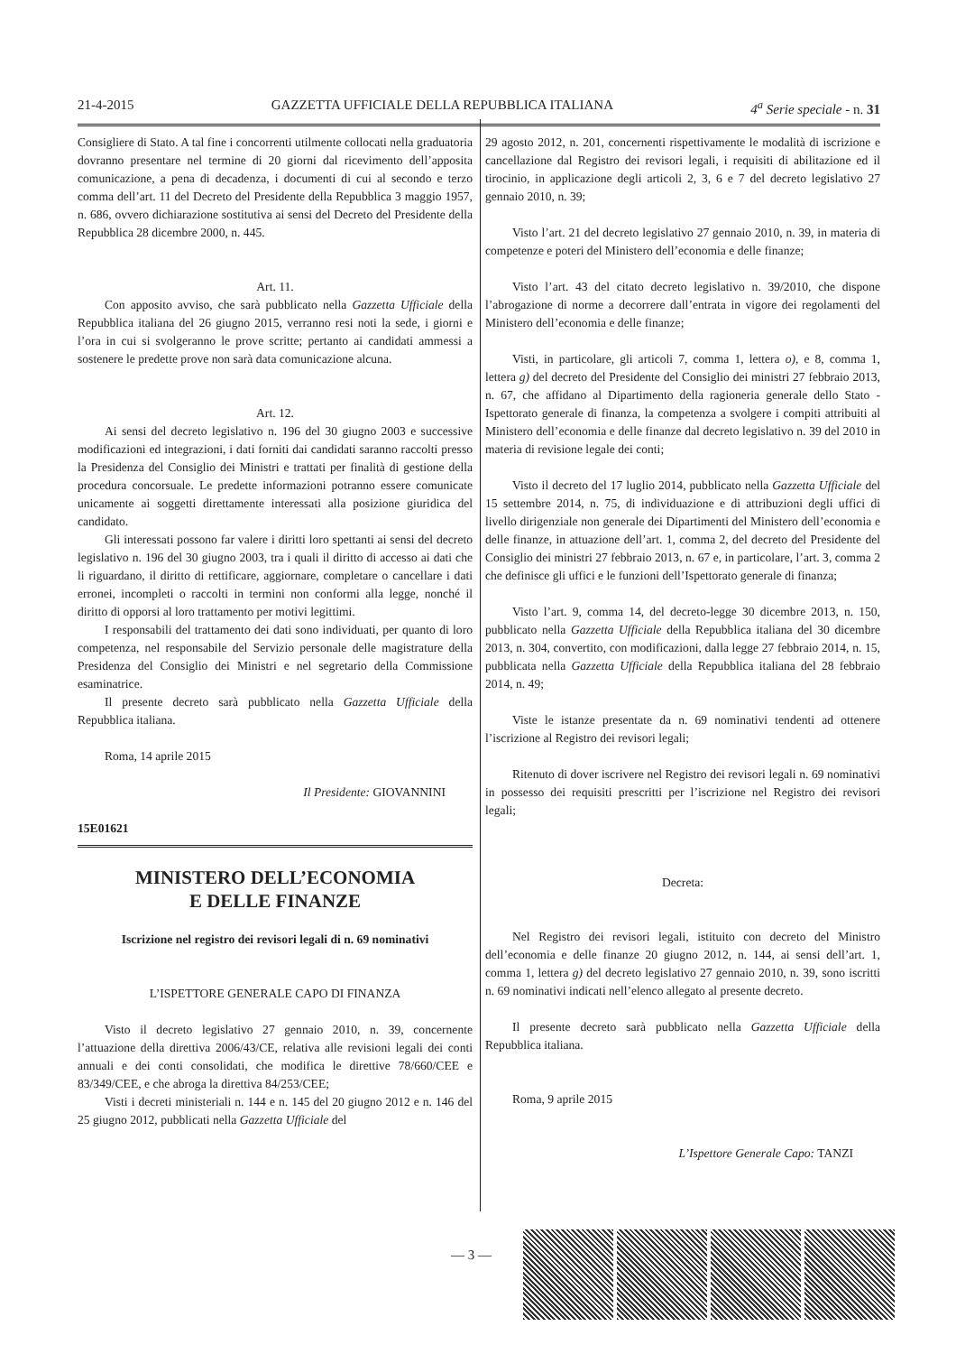21-4-2015 GAZZETTA UFFICIALE DELLA REPUBBLICA ITALIANA 4<sup>a</sup> Serie speciale - n. 31
Consigliere di Stato. A tal fine i concorrenti utilmente collocati nella graduatoria dovranno presentare nel termine di 20 giorni dal ricevimento dell’apposita comunicazione, a pena di decadenza, i documenti di cui al secondo e terzo comma dell’art. 11 del Decreto del Presidente della Repubblica 3 maggio 1957, n. 686, ovvero dichiarazione sostitutiva ai sensi del Decreto del Presidente della Repubblica 28 dicembre 2000, n. 445.
Art. 11.
Con apposito avviso, che sarà pubblicato nella Gazzetta Ufficiale della Repubblica italiana del 26 giugno 2015, verranno resi noti la sede, i giorni e l’ora in cui si svolgeranno le prove scritte; pertanto ai candidati ammessi a sostenere le predette prove non sarà data comunicazione alcuna.
Art. 12.
Ai sensi del decreto legislativo n. 196 del 30 giugno 2003 e successive modificazioni ed integrazioni, i dati forniti dai candidati saranno raccolti presso la Presidenza del Consiglio dei Ministri e trattati per finalità di gestione della procedura concorsuale. Le predette informazioni potranno essere comunicate unicamente ai soggetti direttamente interessati alla posizione giuridica del candidato.
Gli interessati possono far valere i diritti loro spettanti ai sensi del decreto legislativo n. 196 del 30 giugno 2003, tra i quali il diritto di accesso ai dati che li riguardano, il diritto di rettificare, aggiornare, completare o cancellare i dati erronei, incompleti o raccolti in termini non conformi alla legge, nonché il diritto di opporsi al loro trattamento per motivi legittimi.
I responsabili del trattamento dei dati sono individuati, per quanto di loro competenza, nel responsabile del Servizio personale delle magistrature della Presidenza del Consiglio dei Ministri e nel segretario della Commissione esaminatrice.
Il presente decreto sarà pubblicato nella Gazzetta Ufficiale della Repubblica italiana.
Roma, 14 aprile 2015
Il Presidente: GIOVANNINI
15E01621
MINISTERO DELL’ECONOMIA
E DELLE FINANZE
Iscrizione nel registro dei revisori legali di n. 69 nominativi
L’ISPETTORE GENERALE CAPO DI FINANZA
Visto il decreto legislativo 27 gennaio 2010, n. 39, concernente l’attuazione della direttiva 2006/43/CE, relativa alle revisioni legali dei conti annuali e dei conti consolidati, che modifica le direttive 78/660/CEE e 83/349/CEE, e che abroga la direttiva 84/253/CEE;
Visti i decreti ministeriali n. 144 e n. 145 del 20 giugno 2012 e n. 146 del 25 giugno 2012, pubblicati nella Gazzetta Ufficiale del
29 agosto 2012, n. 201, concernenti rispettivamente le modalità di iscrizione e cancellazione dal Registro dei revisori legali, i requisiti di abilitazione ed il tirocinio, in applicazione degli articoli 2, 3, 6 e 7 del decreto legislativo 27 gennaio 2010, n. 39;
Visto l’art. 21 del decreto legislativo 27 gennaio 2010, n. 39, in materia di competenze e poteri del Ministero dell’economia e delle finanze;
Visto l’art. 43 del citato decreto legislativo n. 39/2010, che dispone l’abrogazione di norme a decorrere dall’entrata in vigore dei regolamenti del Ministero dell’economia e delle finanze;
Visti, in particolare, gli articoli 7, comma 1, lettera o), e 8, comma 1, lettera g) del decreto del Presidente del Consiglio dei ministri 27 febbraio 2013, n. 67, che affidano al Dipartimento della ragioneria generale dello Stato - Ispettorato generale di finanza, la competenza a svolgere i compiti attribuiti al Ministero dell’economia e delle finanze dal decreto legislativo n. 39 del 2010 in materia di revisione legale dei conti;
Visto il decreto del 17 luglio 2014, pubblicato nella Gazzetta Ufficiale del 15 settembre 2014, n. 75, di individuazione e di attribuzioni degli uffici di livello dirigenziale non generale dei Dipartimenti del Ministero dell’economia e delle finanze, in attuazione dell’art. 1, comma 2, del decreto del Presidente del Consiglio dei ministri 27 febbraio 2013, n. 67 e, in particolare, l’art. 3, comma 2 che definisce gli uffici e le funzioni dell’Ispettorato generale di finanza;
Visto l’art. 9, comma 14, del decreto-legge 30 dicembre 2013, n. 150, pubblicato nella Gazzetta Ufficiale della Repubblica italiana del 30 dicembre 2013, n. 304, convertito, con modificazioni, dalla legge 27 febbraio 2014, n. 15, pubblicata nella Gazzetta Ufficiale della Repubblica italiana del 28 febbraio 2014, n. 49;
Viste le istanze presentate da n. 69 nominativi tendenti ad ottenere l’iscrizione al Registro dei revisori legali;
Ritenuto di dover iscrivere nel Registro dei revisori legali n. 69 nominativi in possesso dei requisiti prescritti per l’iscrizione nel Registro dei revisori legali;
Decreta:
Nel Registro dei revisori legali, istituito con decreto del Ministro dell’economia e delle finanze 20 giugno 2012, n. 144, ai sensi dell’art. 1, comma 1, lettera g) del decreto legislativo 27 gennaio 2010, n. 39, sono iscritti n. 69 nominativi indicati nell’elenco allegato al presente decreto.
Il presente decreto sarà pubblicato nella Gazzetta Ufficiale della Repubblica italiana.
Roma, 9 aprile 2015
L’Ispettore Generale Capo: TANZI
— 3 —